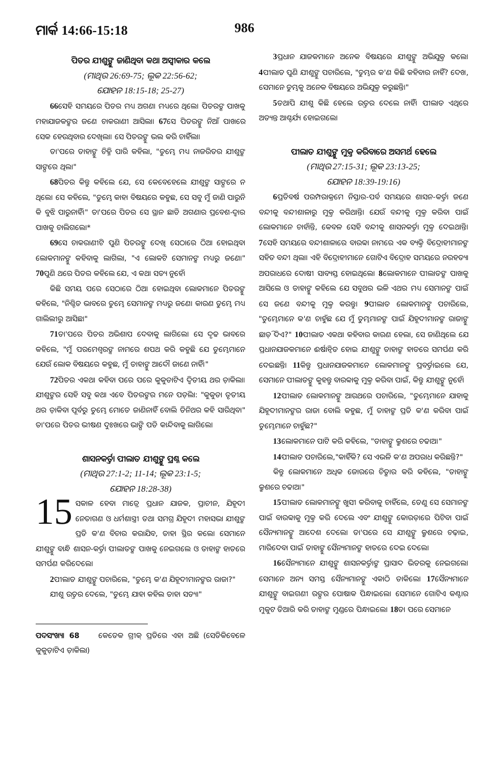ମାର୍କ 14:66-15:18 986
ପିତର ଯୀଶୁଙ୍କୁ ଜାଣିଥିବା କଥା ଅସ୍ୱୀକାର କଲେ
(ମାଥିଉ 26:69-75; ଲୂକ 22:56-62;
ଯୋହନ 18:15-18; 25-27)
66ସେହି ସମୟରେ ପିତର ମଧ୍ୟ ଅଗଣା ମଧ୍ୟରେ ଥିଲେ। ପିତରଙ୍କ ପାଖକୁ ମହାଯାଜକଙ୍କର ଜଣେ ଚାକରାଣୀ ଆସିଲା। 67ସେ ପିତରଙ୍କୁ ନିଆଁ ପାଖରେ ସେକ ହେଉଥିବାର ଦେଖିଲା। ସେ ପିତରଙ୍କୁ ଭଲ କରି ଚାହିଁଲା।
ତା'ପରେ ତାହାଙ୍କୁ ଚିହ୍ନି ପାରି କହିଲା, "ତୁମ୍ଭେ ମଧ୍ୟ ନାଜରିତର ଯୀଶୁଙ୍କ ସାଙ୍ଗରେ ଥିଲ।"
68ପିତର କିନ୍ତୁ କହିଲେ ଯେ, ସେ କେବେହେଲେ ଯୀଶୁଙ୍କ ସାଙ୍ଗରେ ନ ଥିଲେ। ସେ କହିଲେ, "ତୁମ୍ଭେ କାହା ବିଷୟରେ କହୁଛ, ସେ ସବୁ ମୁଁ ଜାଣି ପାରୁନି କି ବୁଝି ପାରୁନାହିଁ।" ତା'ପରେ ପିତର ସେ ସ୍ଥାନ ଛାଡି ଅଗଣାର ପ୍ରବେଶ-ଦ୍ୱାର ପାଖକୁ ଚାଲିଗଲେ।*
69ସେ ଚାକରାଣୀଟି ପୁଣି ପିତରଙ୍କୁ ଦେଖି ସେଠାରେ ଠିଆ ହୋଇଥିବା ଲୋକମାନଙ୍କୁ କହିବାକୁ ଲାଗିଲା, "ଏ ଲୋକଟି ସେମାନଙ୍କ ମଧ୍ୟରୁ ଜଣେ।" 70ପୁଣି ଥରେ ପିତର କହିଲେ ଯେ, ଏ କଥା ସତ୍ୟ ନୁହେଁ।
କିଛି ସମୟ ପରେ ସେଠାରେ ଠିଆ ହୋଇଥିବା ଲୋକମାନେ ପିତରଙ୍କୁ କହିଲେ, "ନିଶ୍ଚିତ ଭାବରେ ତୁମ୍ଭେ ସେମାନଙ୍କ ମଧ୍ୟରୁ ଜଣେ। କାରଣ ତୁମ୍ଭେ ମଧ୍ୟ ଗାଲିଲୀରୁ ଆସିଛ।"
71ତା'ପରେ ପିତର ଅଭିଶାପ ଦେବାକୁ ଲାଗିଲେ। ସେ ଦୃଢ ଭାବରେ କହିଲେ, "ମୁଁ ପରମେଶ୍ୱରଙ୍କ ନାମରେ ଶପଥ କରି କହୁଛି ଯେ ତୁମ୍ଭେମାନେ ଯେଉଁ ଲୋକ ବିଷୟରେ କହୁଛ, ମୁଁ ତାହାଙ୍କୁ ଆଦୌ ଜାଣେ ନାହିଁ।"
72ପିତର ଏକଥା କହିବା ପରେ ପରେ କୁକୁଡାଟିଏ ଦ୍ୱିତୀୟ ଥର ଡ଼ାକିଲା। ଯୀଶୁଙ୍କର ସେହି ସବୁ କଥା ଏବେ ପିତରଙ୍କର ମନେ ପଡ଼ିଲା: "କୁକୁଡା ତୃତୀୟ ଥର ଡ଼ାକିବା ପୂର୍ବରୁ ତୁମ୍ଭେ ମୋତେ ଜାଣିନାହିଁ ବୋଲି ତିନିଥର କହି ସାରିଥିବ।" ତା'ପରେ ପିତର ଭୀଷଣ ଦୁଃଖରେ ଭାଙ୍ଗି ପଡି କାନ୍ଦିବାକୁ ଲାଗିଲେ।
ଶାସନକର୍ତ୍ତା ପୀଲାତ ଯୀଶୁଙ୍କୁ ପ୍ରଶ୍ନ କଲେ
(ମାଥିଉ 27:1-2; 11-14; ଲୂକ 23:1-5;
ଯୋହନ 18:28-38)
15 ସକାଳ ହେବା ମାତ୍ରେ ପ୍ରଧାନ ଯାଜକ, ପ୍ରାଚୀନ, ଯିହୂଦୀ ନେତାଗଣ ଓ ଧର୍ମଶାସ୍ତ୍ରୀ ତଥା ସମଗ୍ର ଯିହୂଦୀ ମହାସଭା ଯୀଶୁଙ୍କ ପ୍ରତି କ'ଣ ବିଚାର କରାଯିବ, ତାହା ସ୍ଥିର କଲେ। ସେମାନେ ଯୀଶୁଙ୍କୁ ବାନ୍ଧି ଶାସନ-କର୍ତ୍ତା ପୀଲାତଙ୍କ ପାଖକୁ ନେଇଗଲେ ଓ ତାହାଙ୍କ ହାତରେ ସମର୍ପଣ କରିଦେଲେ।
2ପୀଲାତ ଯୀଶୁଙ୍କୁ ପଚାରିଲେ, "ତୁମ୍ଭେ କ'ଣ ଯିହୂଦୀମାନଙ୍କର ରାଜା?"
ଯୀଶୁ ଉତ୍ତର ଦେଲେ, "ତୁମ୍ଭେ ଯାହା କହିଲ ତାହା ସତ୍ୟ।"
ପଦସଂଖ୍ୟା 68 କେତେକ ଗ୍ରୀକ୍ ପ୍ରତିରେ ଏହା ଅଛି (ସେତିକିବେଳେ କୁକୁଡ଼ାଟିଏ ଡ଼ାକିଲା)
3ପ୍ରଧାନ ଯାଜକମାନେ ଅନେକ ବିଷୟରେ ଯୀଶୁଙ୍କୁ ଅଭିଯୁକ୍ତ କଲେ। 4ପୀଲାତ ପୁଣି ଯୀଶୁଙ୍କୁ ପଚାରିଲେ, "ତୁମ୍ଭର କ'ଣ କିଛି କହିବାର ନାହିଁ? ଦେଖ, ସେମାନେ ତୁମ୍ଭକୁ ଅନେକ ବିଷୟରେ ଅଭିଯୁକ୍ତ କରୁଛନ୍ତି।"
5ତଥାପି ଯୀଶୁ କିଛି ହେଲେ ଉତ୍ତର ଦେଲେ ନାହିଁ। ପୀଲାତ ଏଥିରେ ଅତ୍ୟନ୍ତ ଆଶ୍ଚର୍ଯ୍ୟ ହୋଇଗଲେ।
ପୀଲାତ ଯୀଶୁଙ୍କୁ ମୁକ୍ତ କରିବାରେ ଅସମର୍ଥ ହେଲେ
(ମାଥିଉ 27:15-31; ଲୂକ 23:13-25;
ଯୋହନ 18:39-19:16)
6ପ୍ରତିବର୍ଷ ପରମ୍ପରାକ୍ରମେ ନିସ୍ତାର-ପର୍ବ ସମୟରେ ଶାସନ-କର୍ତ୍ତା ଜଣେ ବନ୍ଦୀକୁ ବନ୍ଦୀଶାଳାରୁ ମୁକ୍ତ କରିଥାନ୍ତି। ଯେଉଁ ବନ୍ଦୀକୁ ମୁକ୍ତ କରିବା ପାଇଁ ଲୋକମାନେ ଚାହାଁନ୍ତି, କେବଳ ସେହି ବନ୍ଦୀକୁ ଶାସନକର୍ତ୍ତା ମୁକ୍ତ ଦେଇଥାନ୍ତି। 7ସେହି ସମୟରେ ବନ୍ଦୀଶାଳାରେ ବାରବ୍ବା ନାମରେ ଏକ ବ୍ୟକ୍ତି ବିଦ୍ରୋହୀମାନଙ୍କ ସହିତ ବନ୍ଦୀ ଥିଲା। ଏହି ବିଦ୍ରୋହୀମାନେ ଗୋଟିଏ ବିଦ୍ରୋହ ସମୟରେ ନରହତ୍ୟା ଅପରାଧରେ ଦୋଷୀ ସାବ୍ୟସ୍ତ ହୋଇଥିଲେ। 8ଲୋକମାନେ ପୀଲାତଙ୍କ ପାଖକୁ ଆସିଲେ ଓ ତାହାଙ୍କୁ କହିଲେ ଯେ ସବୁଥର ଭଳି ଏଥର ମଧ୍ୟ ସେମାନଙ୍କ ପାଇଁ ସେ ଜଣେ ବନ୍ଦୀକୁ ମୁକ୍ତ କରନ୍ତୁ। 9ପୀଲାତ ଲୋକମାନଙ୍କୁ ପଚାରିଲେ, "ତୁମ୍ଭେମାନେ କ'ଣ ଚାହୁଁଛ ଯେ ମୁଁ ତୁମ୍ଭମାନଙ୍କ ପାଇଁ ଯିହୂଦୀମାନଙ୍କ ରାଜାଙ୍କୁ ଛାଡ଼ି ଦିଏ?" 10ପୀଲାତ ଏକଥା କହିବାର କାରଣ ହେଲା, ସେ ଜାଣିଥିଲେ ଯେ ପ୍ରଧାନଯାଜକମାନେ ଈର୍ଷାନ୍ୱିତ ହୋଇ ଯୀଶୁଙ୍କୁ ତାହାଙ୍କ ହାତରେ ସମର୍ପଣ କରି ଦେଇଛନ୍ତି। 11କିନ୍ତୁ ପ୍ରଧାନଯାଜକମାନେ ଲୋକମାନଙ୍କୁ ପ୍ରବର୍ତ୍ତାଇଲେ ଯେ, ସେମାନେ ପୀଲାତଙ୍କୁ କୁହନ୍ତୁ ବାରବ୍ବାକୁ ମୁକ୍ତ କରିବା ପାଇଁ, କିନ୍ତୁ ଯୀଶୁଙ୍କୁ ନୁହେଁ।
12ପୀଲାତ ଲୋକମାନଙ୍କୁ ଆଉଥରେ ପଚାରିଲେ, "ତୁମ୍ଭେମାନେ ଯାହାକୁ ଯିହୂଦୀମାନଙ୍କର ରାଜା ବୋଲି କହୁଛ, ମୁଁ ତାହାଙ୍କ ପ୍ରତି କ'ଣ କରିବା ପାଇଁ ତୁମ୍ଭେମାନେ ଚାହୁଁଛ?"
13ଲୋକମାନେ ପାଟି କରି କହିଲେ, "ତାହାଙ୍କୁ କ୍ରୁଶରେ ଚଢାଅ।"
14ପୀଲାତ ପଚାରିଲେ,"କାହିଁକି? ସେ ଏଭଳି କ'ଣ ଅପରାଧ କରିଛନ୍ତି?"
କିନ୍ତୁ ଲୋକମାନେ ଅଧିକ ଜୋରରେ ଚିତ୍କାର କରି କହିଲେ, "ତାହାଙ୍କୁ କ୍ରୁଶରେ ଚଢାଅ।"
15ପୀଲାତ ଲୋକମାନଙ୍କୁ ଖୁସୀ କରିବାକୁ ଚାହିଁଲେ, ତେଣୁ ସେ ସେମାନଙ୍କ ପାଇଁ ବାରବ୍ବାକୁ ମୁକ୍ତ କରି ଦେଲେ ଏବଂ ଯୀଶୁଙ୍କୁ କୋରଡ଼ାରେ ପିଟିବା ପାଇଁ ସୈନ୍ୟମାନଙ୍କୁ ଆଦେଶ ଦେଲେ। ତା'ପରେ ସେ ଯୀଶୁଙ୍କୁ କ୍ରୁଶରେ ଚଢ଼ାଇ, ମାରିଦେବା ପାଇଁ ତାହାଙ୍କୁ ସୈନ୍ୟମାନଙ୍କ ହାତରେ ଦେଇ ଦେଲେ।
16ସୈନ୍ୟମାନେ ଯୀଶୁଙ୍କୁ ଶାସନକର୍ତ୍ତାଙ୍କ ପ୍ରାସାଦ ଭିତରକୁ ନେଇଗଲେ। ସେମାନେ ଅନ୍ୟ ସମସ୍ତ ସୈନ୍ୟମାନଙ୍କୁ ଏକାଠି ଡାକିଲେ। 17ସୈନ୍ୟମାନେ ଯୀଶୁଙ୍କୁ ବାଇଗଣୀ ରଙ୍ଗର ପୋଷାକ ପିନ୍ଧାଇଲେ। ସେମାନେ ଗୋଟିଏ କଣ୍ଟାର ମୁକୁଟ ତିଆରି କରି ତାହାଙ୍କ ମୁଣ୍ଡରେ ପିନ୍ଧାଇଲେ। 18ତା ପରେ ସେମାନେ